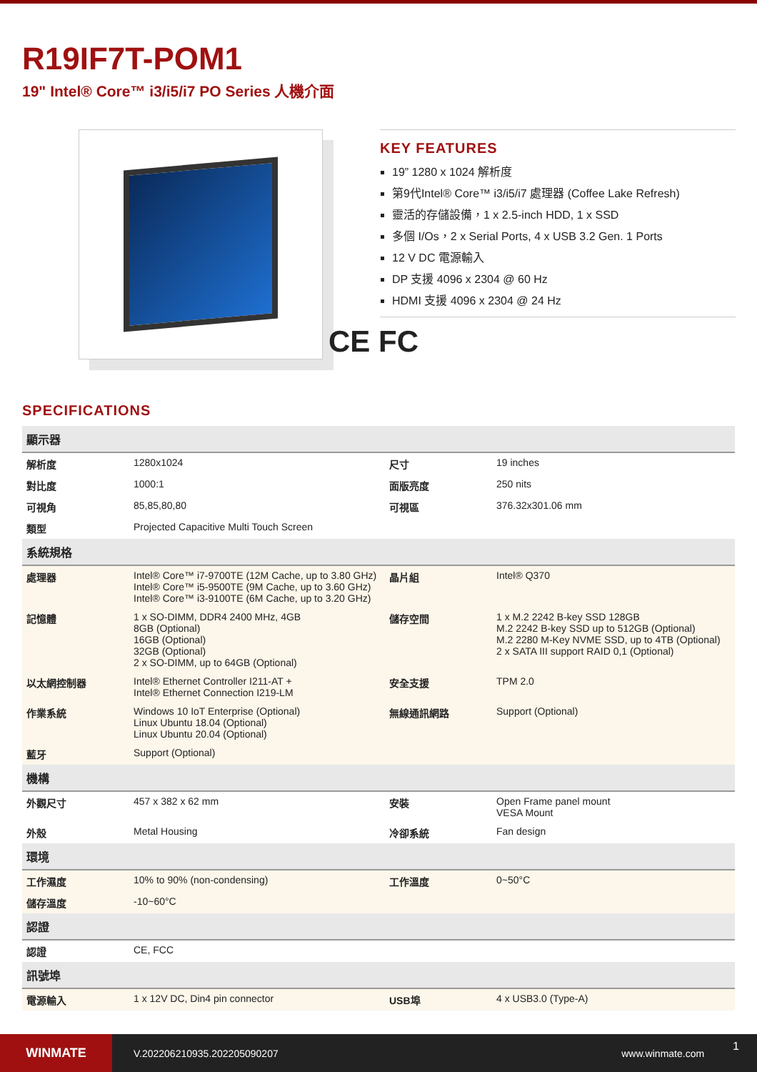R19IF7T-POM1
19" Intel® Core™ i3/i5/i7 PO Series 人機介面
KEY FEATURES
19” 1280 x 1024 解析度
第9代Intel® Core™ i3/i5/i7 處理器 (Coffee Lake Refresh)
靈活的存儲設備，1 x 2.5-inch HDD, 1 x SSD
多個 I/Os，2 x Serial Ports, 4 x USB 3.2 Gen. 1 Ports
12 V DC 電源輸入
DP 支援 4096 x 2304 @ 60 Hz
HDMI 支援 4096 x 2304 @ 24 Hz
CE FC
SPECIFICATIONS
| 顯示器 | | | |
| --- | --- | --- | --- |
| 解析度 | 1280x1024 | 尺寸 | 19 inches |
| 對比度 | 1000:1 | 面版亮度 | 250 nits |
| 可視角 | 85,85,80,80 | 可視區 | 376.32x301.06 mm |
| 類型 | Projected Capacitive Multi Touch Screen | | |
| 系統規格 | | | |
| 處理器 | Intel® Core™ i7-9700TE (12M Cache, up to 3.80 GHz) Intel® Core™ i5-9500TE (9M Cache, up to 3.60 GHz) Intel® Core™ i3-9100TE (6M Cache, up to 3.20 GHz) | 晶片組 | Intel® Q370 |
| 記憶體 | 1 x SO-DIMM, DDR4 2400 MHz, 4GB 8GB (Optional) 16GB (Optional) 32GB (Optional) 2 x SO-DIMM, up to 64GB (Optional) | 儲存空間 | 1 x M.2 2242 B-key SSD 128GB M.2 2242 B-key SSD up to 512GB (Optional) M.2 2280 M-Key NVME SSD, up to 4TB (Optional) 2 x SATA III support RAID 0,1 (Optional) |
| 以太網控制器 | Intel® Ethernet Controller I211-AT + Intel® Ethernet Connection I219-LM | 安全支援 | TPM 2.0 |
| 作業系統 | Windows 10 IoT Enterprise (Optional) Linux Ubuntu 18.04 (Optional) Linux Ubuntu 20.04 (Optional) | 無線通訊網路 | Support (Optional) |
| 藍牙 | Support (Optional) | | |
| 機構 | | | |
| 外觀尺寸 | 457 x 382 x 62 mm | 安裝 | Open Frame panel mount VESA Mount |
| 外殼 | Metal Housing | 冷卻系統 | Fan design |
| 環境 | | | |
| 工作濕度 | 10% to 90% (non-condensing) | 工作溫度 | 0~50°C |
| 儲存溫度 | -10~60°C | | |
| 認證 | | | |
| 認證 | CE, FCC | | |
| 訊號埠 | | | |
| 電源輸入 | 1 x 12V DC, Din4 pin connector | USB埠 | 4 x USB3.0 (Type-A) |
WINMATE
V.202206210935.202205090207 www.winmate.com
1